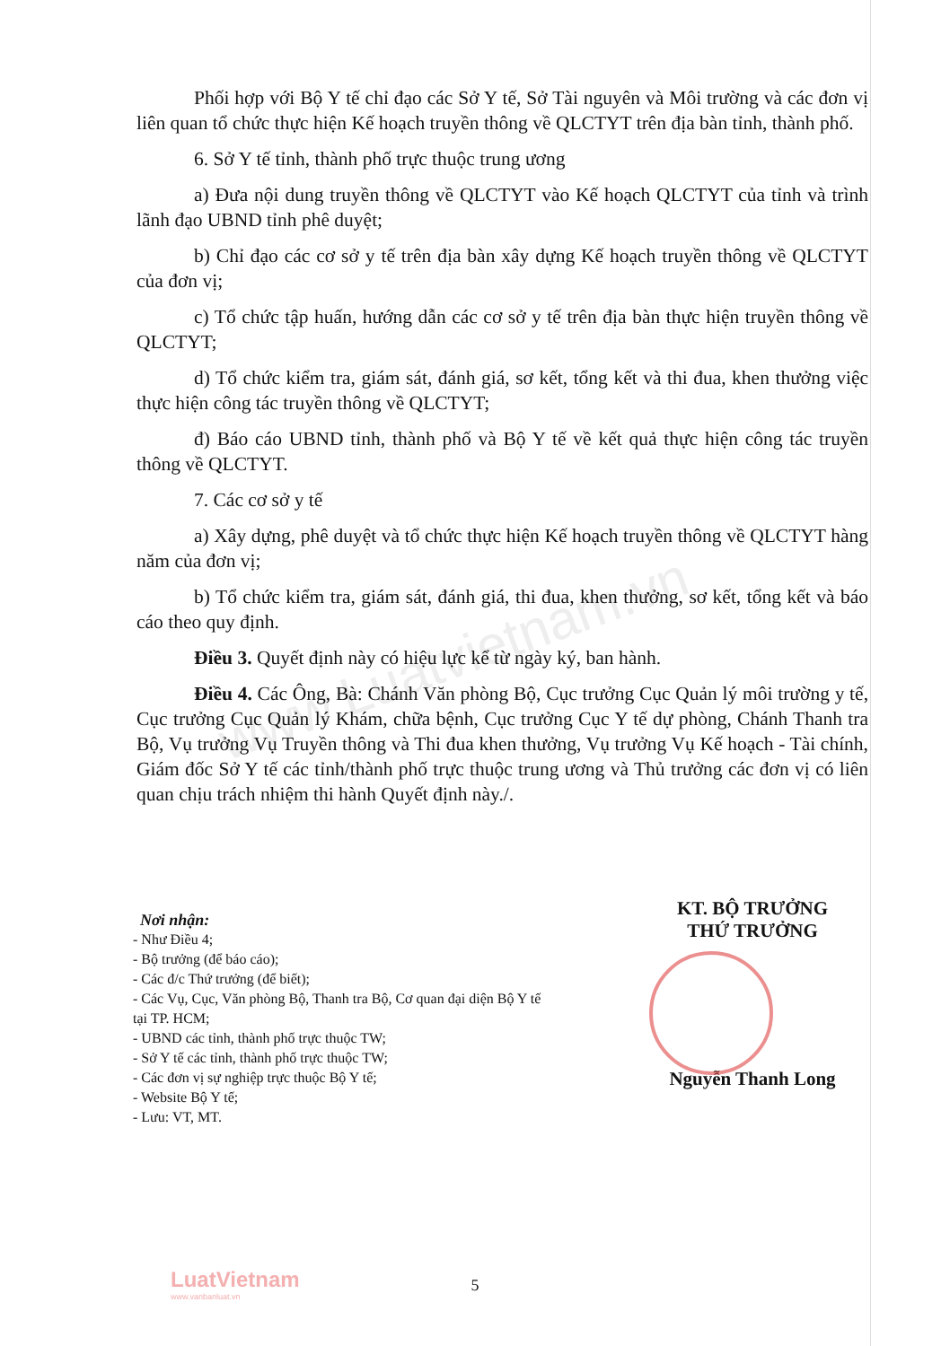www.Luatvietnam.vn
Phối hợp với Bộ Y tế chỉ đạo các Sở Y tế, Sở Tài nguyên và Môi trường và các đơn vị liên quan tổ chức thực hiện Kế hoạch truyền thông về QLCTYT trên địa bàn tỉnh, thành phố.
6. Sở Y tế tỉnh, thành phố trực thuộc trung ương
a) Đưa nội dung truyền thông về QLCTYT vào Kế hoạch QLCTYT của tỉnh và trình lãnh đạo UBND tỉnh phê duyệt;
b) Chỉ đạo các cơ sở y tế trên địa bàn xây dựng Kế hoạch truyền thông về QLCTYT của đơn vị;
c) Tổ chức tập huấn, hướng dẫn các cơ sở y tế trên địa bàn thực hiện truyền thông về QLCTYT;
d) Tổ chức kiểm tra, giám sát, đánh giá, sơ kết, tổng kết và thi đua, khen thưởng việc thực hiện công tác truyền thông về QLCTYT;
đ) Báo cáo UBND tỉnh, thành phố và Bộ Y tế về kết quả thực hiện công tác truyền thông về QLCTYT.
7. Các cơ sở y tế
a) Xây dựng, phê duyệt và tổ chức thực hiện Kế hoạch truyền thông về QLCTYT hàng năm của đơn vị;
b) Tổ chức kiểm tra, giám sát, đánh giá, thi đua, khen thưởng, sơ kết, tổng kết và báo cáo theo quy định.
Điều 3. Quyết định này có hiệu lực kể từ ngày ký, ban hành.
Điều 4. Các Ông, Bà: Chánh Văn phòng Bộ, Cục trưởng Cục Quản lý môi trường y tế, Cục trưởng Cục Quản lý Khám, chữa bệnh, Cục trưởng Cục Y tế dự phòng, Chánh Thanh tra Bộ, Vụ trưởng Vụ Truyền thông và Thi đua khen thưởng, Vụ trưởng Vụ Kế hoạch - Tài chính, Giám đốc Sở Y tế các tỉnh/thành phố trực thuộc trung ương và Thủ trưởng các đơn vị có liên quan chịu trách nhiệm thi hành Quyết định này./.
Nơi nhận:
- Như Điều 4;
- Bộ trưởng (để báo cáo);
- Các đ/c Thứ trưởng (để biết);
- Các Vụ, Cục, Văn phòng Bộ, Thanh tra Bộ, Cơ quan đại diện Bộ Y tế tại TP. HCM;
- UBND các tỉnh, thành phố trực thuộc TW;
- Sở Y tế các tỉnh, thành phố trực thuộc TW;
- Các đơn vị sự nghiệp trực thuộc Bộ Y tế;
- Website Bộ Y tế;
- Lưu: VT, MT.
KT. BỘ TRƯỞNG
THỨ TRƯỞNG
Nguyễn Thanh Long
LuatVietnam
www.vanbanluat.vn
5